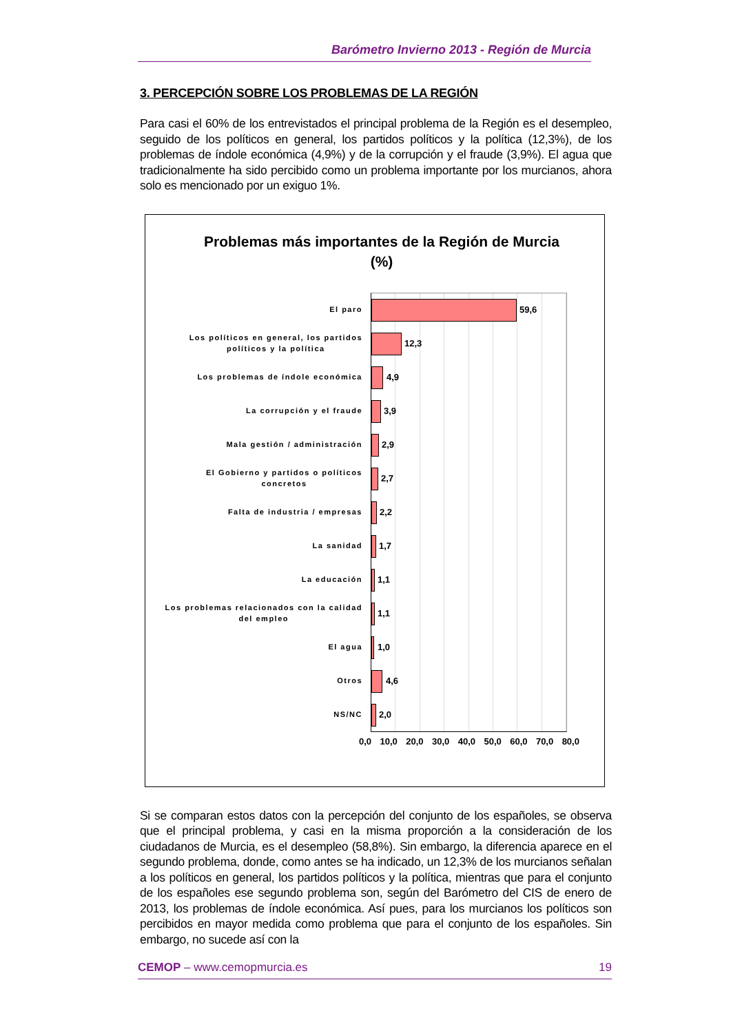Barómetro Invierno 2013 - Región de Murcia
3. PERCEPCIÓN SOBRE LOS PROBLEMAS DE LA REGIÓN
Para casi el 60% de los entrevistados el principal problema de la Región es el desempleo, seguido de los políticos en general, los partidos políticos y la política (12,3%), de los problemas de índole económica (4,9%) y de la corrupción y el fraude (3,9%). El agua que tradicionalmente ha sido percibido como un problema importante por los murcianos, ahora solo es mencionado por un exiguo 1%.
Problemas más importantes de la Región de Murcia
(%)
El paro
Los políticos en general, los partidos
políticos y la política
Los problemas de índole económica
La corrupción y el fraude
Mala gestión / administración
El Gobierno y partidos o políticos
concretos
Falta de industria / empresas
La sanidad
La educación
Los problemas relacionados con la calidad
del empleo
El agua
Otros
NS/NC
59,6
12,3
4,9
3,9
2,9
2,7
2,2
1,7
1,1
1,1
1,0
4,6
2,0
0,0 10,0 20,0 30,0 40,0 50,0 60,0 70,0 80,0
Si se comparan estos datos con la percepción del conjunto de los españoles, se observa que el principal problema, y casi en la misma proporción a la consideración de los ciudadanos de Murcia, es el desempleo (58,8%). Sin embargo, la diferencia aparece en el segundo problema, donde, como antes se ha indicado, un 12,3% de los murcianos señalan a los políticos en general, los partidos políticos y la política, mientras que para el conjunto de los españoles ese segundo problema son, según del Barómetro del CIS de enero de 2013, los problemas de índole económica. Así pues, para los murcianos los políticos son percibidos en mayor medida como problema que para el conjunto de los españoles. Sin embargo, no sucede así con la
CEMOP – www.cemopmurcia.es 19